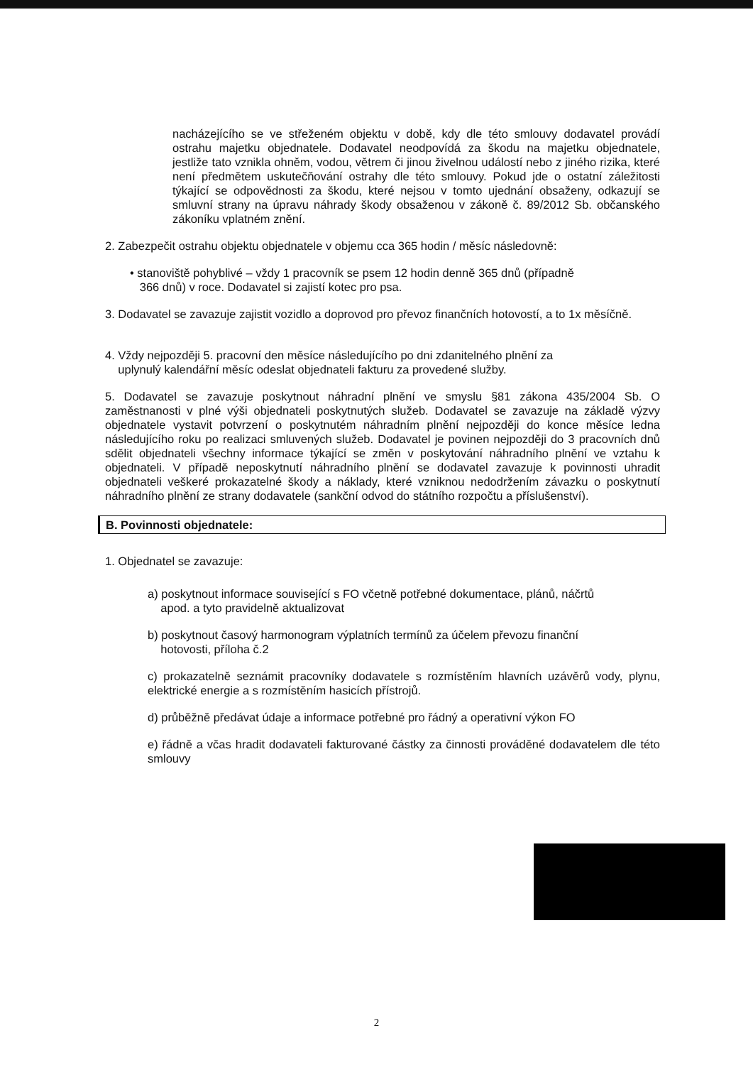nacházejícího se ve střeženém objektu v době, kdy dle této smlouvy dodavatel provádí ostrahu majetku objednatele. Dodavatel neodpovídá za škodu na majetku objednatele, jestliže tato vznikla ohněm, vodou, větrem či jinou živelnou událostí nebo z jiného rizika, které není předmětem uskutečňování ostrahy dle této smlouvy. Pokud jde o ostatní záležitosti týkající se odpovědnosti za škodu, které nejsou v tomto ujednání obsaženy, odkazují se smluvní strany na úpravu náhrady škody obsaženou v zákoně č. 89/2012 Sb. občanského zákoníku vplatném znění.
2. Zabezpečit ostrahu objektu objednatele v objemu cca 365 hodin / měsíc následovně:
• stanoviště pohyblivé – vždy 1 pracovník se psem 12 hodin denně 365 dnů (případně
366 dnů) v roce. Dodavatel si zajistí kotec pro psa.
3. Dodavatel se zavazuje zajistit vozidlo a doprovod pro převoz finančních hotovostí, a to 1x měsíčně.
4. Vždy nejpozději 5. pracovní den měsíce následujícího po dni zdanitelného plnění za
uplynulý kalendářní měsíc odeslat objednateli fakturu za provedené služby.
5. Dodavatel se zavazuje poskytnout náhradní plnění ve smyslu §81 zákona 435/2004 Sb. O zaměstnanosti v plné výši objednateli poskytnutých služeb. Dodavatel se zavazuje na základě výzvy objednatele vystavit potvrzení o poskytnutém náhradním plnění nejpozději do konce měsíce ledna následujícího roku po realizaci smluvených služeb. Dodavatel je povinen nejpozději do 3 pracovních dnů sdělit objednateli všechny informace týkající se změn v poskytování náhradního plnění ve vztahu k objednateli. V případě neposkytnutí náhradního plnění se dodavatel zavazuje k povinnosti uhradit objednateli veškeré prokazatelné škody a náklady, které vzniknou nedodržením závazku o poskytnutí náhradního plnění ze strany dodavatele (sankční odvod do státního rozpočtu a příslušenství).
B. Povinnosti objednatele:
1. Objednatel se zavazuje:
a) poskytnout informace související s FO včetně potřebné dokumentace, plánů, náčrtů
apod. a tyto pravidelně aktualizovat
b) poskytnout časový harmonogram výplatních termínů za účelem převozu finanční
hotovosti, příloha č.2
c) prokazatelně seznámit pracovníky dodavatele s rozmístěním hlavních uzávěrů vody, plynu, elektrické energie a s rozmístěním hasicích přístrojů.
d) průběžně předávat údaje a informace potřebné pro řádný a operativní výkon FO
e) řádně a včas hradit dodavateli fakturované částky za činnosti prováděné dodavatelem dle této smlouvy
2